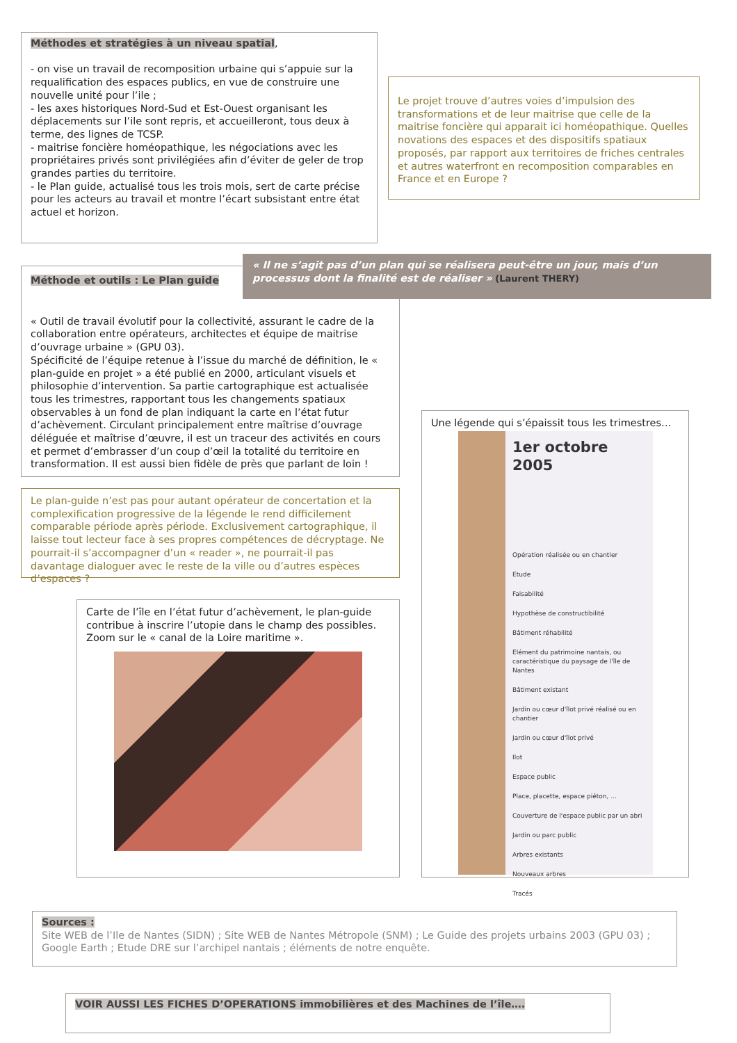Méthodes et stratégies à un niveau spatial,
- on vise un travail de recomposition urbaine qui s’appuie sur la requalification des espaces publics, en vue de construire une nouvelle unité pour l’ile ;
- les axes historiques Nord-Sud et Est-Ouest organisant les déplacements sur l’ile sont repris, et accueilleront, tous deux à terme, des lignes de TCSP.
- maitrise foncière homéopathique, les négociations avec les propriétaires privés sont privilégiées afin d’éviter de geler de trop grandes parties du territoire.
- le Plan guide, actualisé tous les trois mois, sert de carte précise pour les acteurs au travail et montre l’écart subsistant entre état actuel et horizon.
Le projet trouve d’autres voies d’impulsion des transformations et de leur maitrise que celle de la maitrise foncière qui apparait ici homéopathique. Quelles novations des espaces et des dispositifs spatiaux proposés, par rapport aux territoires de friches centrales et autres waterfront en recomposition comparables en France et en Europe ?
Méthode et outils : Le Plan guide
« Outil de travail évolutif pour la collectivité, assurant le cadre de la collaboration entre opérateurs, architectes et équipe de maitrise d’ouvrage urbaine » (GPU 03).
Spécificité de l’équipe retenue à l’issue du marché de définition, le « plan-guide en projet » a été publié en 2000, articulant visuels et philosophie d’intervention. Sa partie cartographique est actualisée tous les trimestres, rapportant tous les changements spatiaux observables à un fond de plan indiquant la carte en l’état futur d’achèvement. Circulant principalement entre maîtrise d’ouvrage déléguée et maîtrise d’œuvre, il est un traceur des activités en cours et permet d’embrasser d’un coup d’œil la totalité du territoire en transformation. Il est aussi bien fidèle de près que parlant de loin !
« Il ne s’agit pas d’un plan qui se réalisera peut-être un jour, mais d’un processus dont la finalité est de réaliser » (Laurent THERY)
Le plan-guide n’est pas pour autant opérateur de concertation et la complexification progressive de la légende le rend difficilement comparable période après période. Exclusivement cartographique, il laisse tout lecteur face à ses propres compétences de décryptage. Ne pourrait-il s’accompagner d’un « reader », ne pourrait-il pas davantage dialoguer avec le reste de la ville ou d’autres espèces d’espaces ?
Carte de l’île en l’état futur d’achèvement, le plan-guide contribue à inscrire l’utopie dans le champ des possibles. Zoom sur le « canal de la Loire maritime ».
Une légende qui s’épaissit tous les trimestres…
1er octobre 2005
Opération réalisée ou en chantier
Etude
Faisabilité
Hypothèse de constructibilité
Bâtiment réhabilité
Elément du patrimoine nantais, ou caractéristique du paysage de l'île de Nantes
Bâtiment existant
Jardin ou cœur d'îlot privé réalisé ou en chantier
Jardin ou cœur d'îlot privé
Ilot
Espace public
Place, placette, espace piéton, ...
Couverture de l'espace public par un abri
Jardin ou parc public
Arbres existants
Nouveaux arbres
Tracés
Sources :
Site WEB de l’Ile de Nantes (SIDN) ; Site WEB de Nantes Métropole (SNM) ; Le Guide des projets urbains 2003 (GPU 03) ; Google Earth ; Etude DRE sur l’archipel nantais ; éléments de notre enquête.
VOIR AUSSI LES FICHES D’OPERATIONS immobilières et des Machines de l’île….